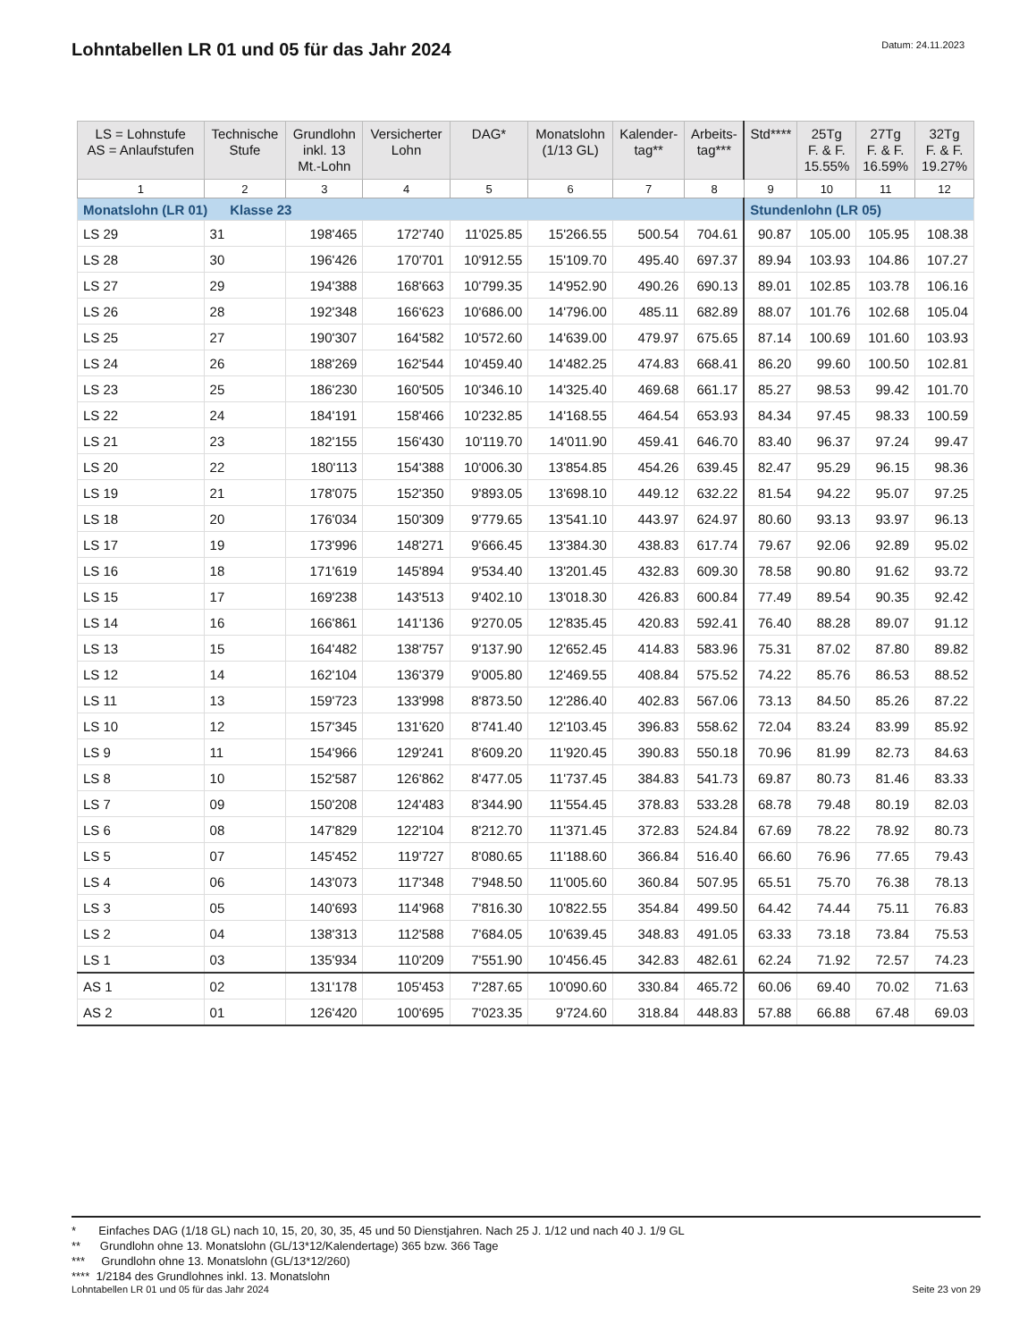Lohntabellen LR 01 und 05 für das Jahr 2024
Datum: 24.11.2023
| LS = Lohnstufe AS = Anlaufstufen | Technische Stufe | Grundlohn inkl. 13 Mt.-Lohn | Versicherter Lohn | DAG* | Monatslohn (1/13 GL) | Kalender- tag** | Arbeits- tag*** | Std**** | 25Tg F. & F. 15.55% | 27Tg F. & F. 16.59% | 32Tg F. & F. 19.27% |
| --- | --- | --- | --- | --- | --- | --- | --- | --- | --- | --- | --- |
| 1 | 2 | 3 | 4 | 5 | 6 | 7 | 8 | 9 | 10 | 11 | 12 |
| Monatslohn (LR 01) Klasse 23 | | | | | | | | Stundenlohn (LR 05) | | | |
| LS 29 | 31 | 198'465 | 172'740 | 11'025.85 | 15'266.55 | 500.54 | 704.61 | 90.87 | 105.00 | 105.95 | 108.38 |
| LS 28 | 30 | 196'426 | 170'701 | 10'912.55 | 15'109.70 | 495.40 | 697.37 | 89.94 | 103.93 | 104.86 | 107.27 |
| LS 27 | 29 | 194'388 | 168'663 | 10'799.35 | 14'952.90 | 490.26 | 690.13 | 89.01 | 102.85 | 103.78 | 106.16 |
| LS 26 | 28 | 192'348 | 166'623 | 10'686.00 | 14'796.00 | 485.11 | 682.89 | 88.07 | 101.76 | 102.68 | 105.04 |
| LS 25 | 27 | 190'307 | 164'582 | 10'572.60 | 14'639.00 | 479.97 | 675.65 | 87.14 | 100.69 | 101.60 | 103.93 |
| LS 24 | 26 | 188'269 | 162'544 | 10'459.40 | 14'482.25 | 474.83 | 668.41 | 86.20 | 99.60 | 100.50 | 102.81 |
| LS 23 | 25 | 186'230 | 160'505 | 10'346.10 | 14'325.40 | 469.68 | 661.17 | 85.27 | 98.53 | 99.42 | 101.70 |
| LS 22 | 24 | 184'191 | 158'466 | 10'232.85 | 14'168.55 | 464.54 | 653.93 | 84.34 | 97.45 | 98.33 | 100.59 |
| LS 21 | 23 | 182'155 | 156'430 | 10'119.70 | 14'011.90 | 459.41 | 646.70 | 83.40 | 96.37 | 97.24 | 99.47 |
| LS 20 | 22 | 180'113 | 154'388 | 10'006.30 | 13'854.85 | 454.26 | 639.45 | 82.47 | 95.29 | 96.15 | 98.36 |
| LS 19 | 21 | 178'075 | 152'350 | 9'893.05 | 13'698.10 | 449.12 | 632.22 | 81.54 | 94.22 | 95.07 | 97.25 |
| LS 18 | 20 | 176'034 | 150'309 | 9'779.65 | 13'541.10 | 443.97 | 624.97 | 80.60 | 93.13 | 93.97 | 96.13 |
| LS 17 | 19 | 173'996 | 148'271 | 9'666.45 | 13'384.30 | 438.83 | 617.74 | 79.67 | 92.06 | 92.89 | 95.02 |
| LS 16 | 18 | 171'619 | 145'894 | 9'534.40 | 13'201.45 | 432.83 | 609.30 | 78.58 | 90.80 | 91.62 | 93.72 |
| LS 15 | 17 | 169'238 | 143'513 | 9'402.10 | 13'018.30 | 426.83 | 600.84 | 77.49 | 89.54 | 90.35 | 92.42 |
| LS 14 | 16 | 166'861 | 141'136 | 9'270.05 | 12'835.45 | 420.83 | 592.41 | 76.40 | 88.28 | 89.07 | 91.12 |
| LS 13 | 15 | 164'482 | 138'757 | 9'137.90 | 12'652.45 | 414.83 | 583.96 | 75.31 | 87.02 | 87.80 | 89.82 |
| LS 12 | 14 | 162'104 | 136'379 | 9'005.80 | 12'469.55 | 408.84 | 575.52 | 74.22 | 85.76 | 86.53 | 88.52 |
| LS 11 | 13 | 159'723 | 133'998 | 8'873.50 | 12'286.40 | 402.83 | 567.06 | 73.13 | 84.50 | 85.26 | 87.22 |
| LS 10 | 12 | 157'345 | 131'620 | 8'741.40 | 12'103.45 | 396.83 | 558.62 | 72.04 | 83.24 | 83.99 | 85.92 |
| LS 9 | 11 | 154'966 | 129'241 | 8'609.20 | 11'920.45 | 390.83 | 550.18 | 70.96 | 81.99 | 82.73 | 84.63 |
| LS 8 | 10 | 152'587 | 126'862 | 8'477.05 | 11'737.45 | 384.83 | 541.73 | 69.87 | 80.73 | 81.46 | 83.33 |
| LS 7 | 09 | 150'208 | 124'483 | 8'344.90 | 11'554.45 | 378.83 | 533.28 | 68.78 | 79.48 | 80.19 | 82.03 |
| LS 6 | 08 | 147'829 | 122'104 | 8'212.70 | 11'371.45 | 372.83 | 524.84 | 67.69 | 78.22 | 78.92 | 80.73 |
| LS 5 | 07 | 145'452 | 119'727 | 8'080.65 | 11'188.60 | 366.84 | 516.40 | 66.60 | 76.96 | 77.65 | 79.43 |
| LS 4 | 06 | 143'073 | 117'348 | 7'948.50 | 11'005.60 | 360.84 | 507.95 | 65.51 | 75.70 | 76.38 | 78.13 |
| LS 3 | 05 | 140'693 | 114'968 | 7'816.30 | 10'822.55 | 354.84 | 499.50 | 64.42 | 74.44 | 75.11 | 76.83 |
| LS 2 | 04 | 138'313 | 112'588 | 7'684.05 | 10'639.45 | 348.83 | 491.05 | 63.33 | 73.18 | 73.84 | 75.53 |
| LS 1 | 03 | 135'934 | 110'209 | 7'551.90 | 10'456.45 | 342.83 | 482.61 | 62.24 | 71.92 | 72.57 | 74.23 |
| AS 1 | 02 | 131'178 | 105'453 | 7'287.65 | 10'090.60 | 330.84 | 465.72 | 60.06 | 69.40 | 70.02 | 71.63 |
| AS 2 | 01 | 126'420 | 100'695 | 7'023.35 | 9'724.60 | 318.84 | 448.83 | 57.88 | 66.88 | 67.48 | 69.03 |
* Einfaches DAG (1/18 GL) nach 10, 15, 20, 30, 35, 45 und 50 Dienstjahren. Nach 25 J. 1/12 und nach 40 J. 1/9 GL
** Grundlohn ohne 13. Monatslohn (GL/13*12/Kalendertage) 365 bzw. 366 Tage
*** Grundlohn ohne 13. Monatslohn (GL/13*12/260)
**** 1/2184 des Grundlohnes inkl. 13. Monatslohn
Lohntabellen LR 01 und 05 für das Jahr 2024 Seite 23 von 29